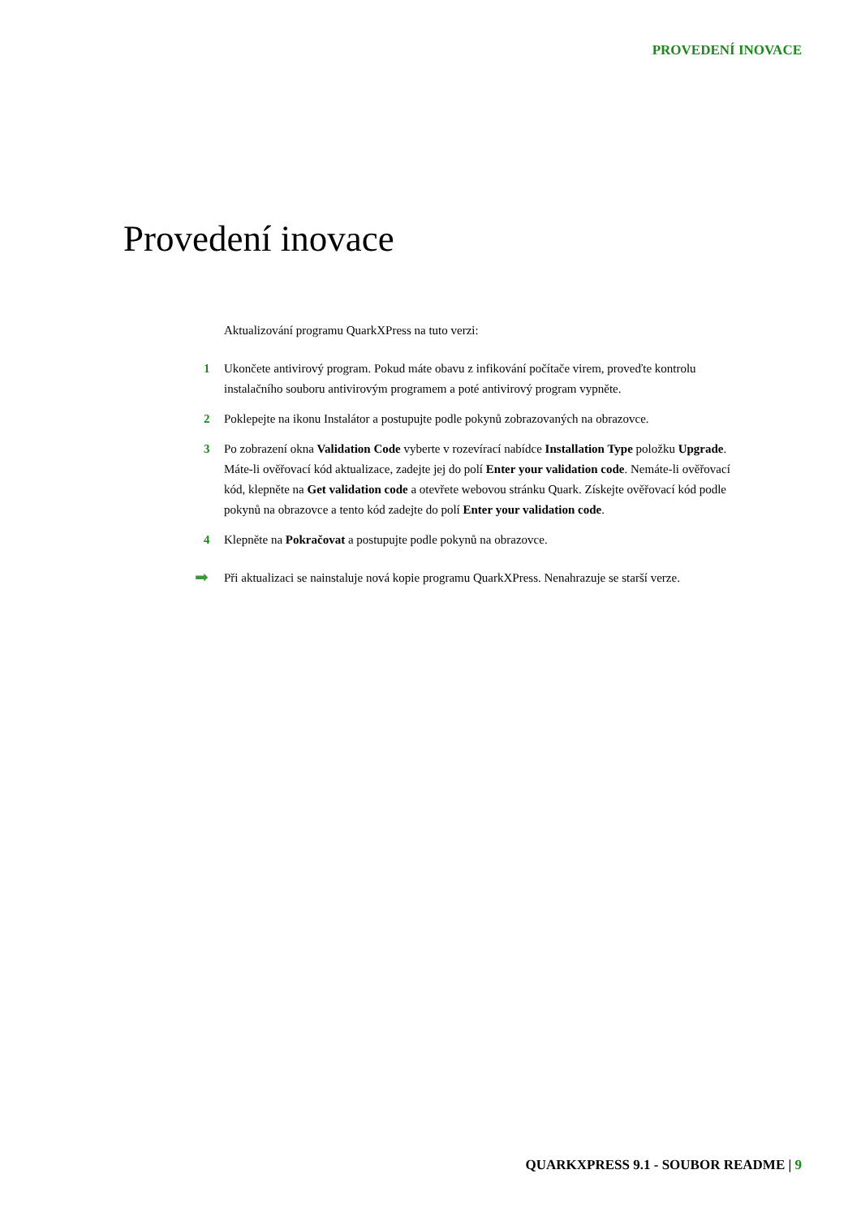PROVEDENÍ INOVACE
Provedení inovace
Aktualizování programu QuarkXPress na tuto verzi:
1 Ukončete antivirový program. Pokud máte obavu z infikování počítače virem, proveďte kontrolu instalačního souboru antivirovým programem a poté antivirový program vypněte.
2 Poklepejte na ikonu Instalátor a postupujte podle pokynů zobrazovaných na obrazovce.
3 Po zobrazení okna Validation Code vyberte v rozevírací nabídce Installation Type položku Upgrade. Máte-li ověřovací kód aktualizace, zadejte jej do polí Enter your validation code. Nemáte-li ověřovací kód, klepněte na Get validation code a otevřete webovou stránku Quark. Získejte ověřovací kód podle pokynů na obrazovce a tento kód zadejte do polí Enter your validation code.
4 Klepněte na Pokračovat a postupujte podle pokynů na obrazovce.
➡
Při aktualizaci se nainstaluje nová kopie programu QuarkXPress. Nenahrazuje se starší verze.
QUARKXPRESS 9.1 - SOUBOR README | 9